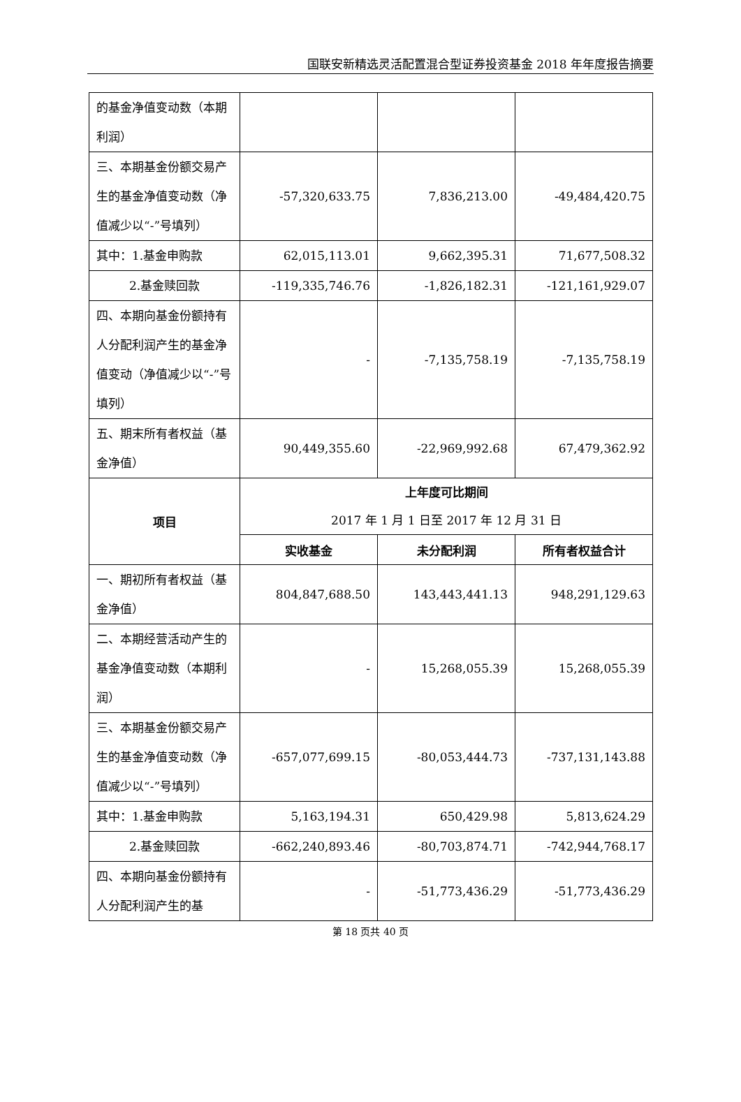国联安新精选灵活配置混合型证券投资基金 2018 年年度报告摘要
| 的基金净值变动数（本期利润） | | | |
| 三、本期基金份额交易产生的基金净值变动数（净值减少以“-”号填列） | -57,320,633.75 | 7,836,213.00 | -49,484,420.75 |
| 其中：1.基金申购款 | 62,015,113.01 | 9,662,395.31 | 71,677,508.32 |
| 2.基金赎回款 | -119,335,746.76 | -1,826,182.31 | -121,161,929.07 |
| 四、本期向基金份额持有人分配利润产生的基金净值变动（净值减少以“-”号填列） | - | -7,135,758.19 | -7,135,758.19 |
| 五、期末所有者权益（基金净值） | 90,449,355.60 | -22,969,992.68 | 67,479,362.92 |
| 项目 | 上年度可比期间 2017 年 1 月 1 日至 2017 年 12 月 31 日 | | |
| | 实收基金 | 未分配利润 | 所有者权益合计 |
| 一、期初所有者权益（基金净值） | 804,847,688.50 | 143,443,441.13 | 948,291,129.63 |
| 二、本期经营活动产生的基金净值变动数（本期利润） | - | 15,268,055.39 | 15,268,055.39 |
| 三、本期基金份额交易产生的基金净值变动数（净值减少以“-”号填列） | -657,077,699.15 | -80,053,444.73 | -737,131,143.88 |
| 其中：1.基金申购款 | 5,163,194.31 | 650,429.98 | 5,813,624.29 |
| 2.基金赎回款 | -662,240,893.46 | -80,703,874.71 | -742,944,768.17 |
| 四、本期向基金份额持有人分配利润产生的基 | - | -51,773,436.29 | -51,773,436.29 |
第 18 页共 40 页